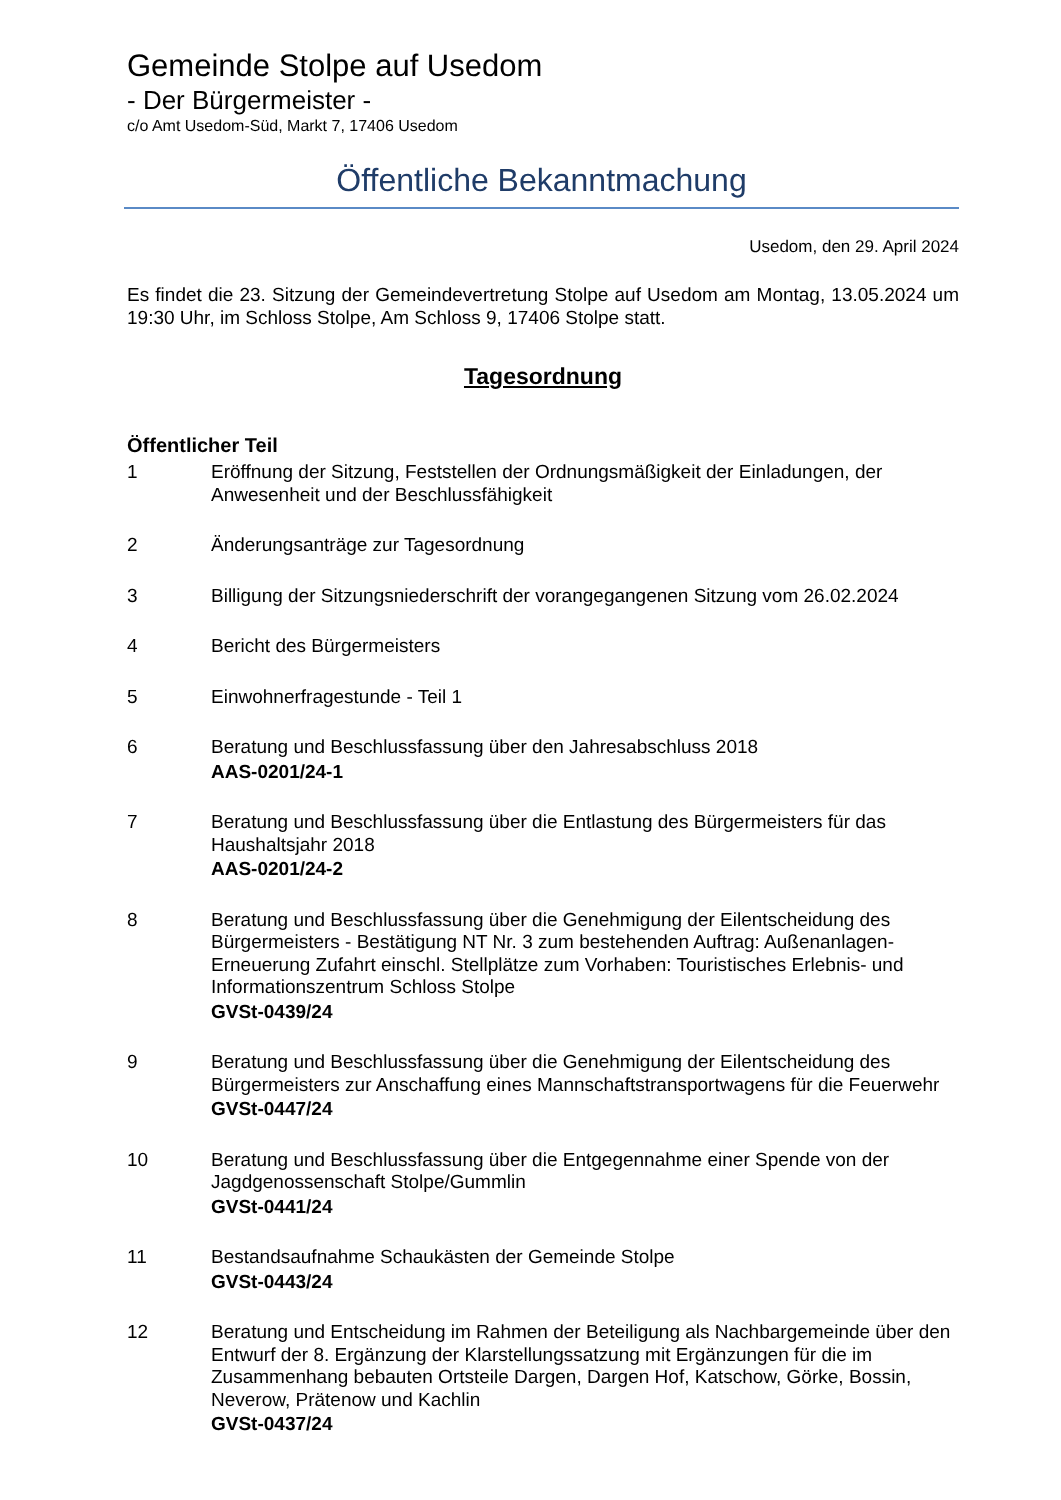Gemeinde Stolpe auf Usedom
- Der Bürgermeister -
c/o Amt Usedom-Süd, Markt 7, 17406 Usedom
Öffentliche Bekanntmachung
Usedom, den 29. April 2024
Es findet die 23. Sitzung der Gemeindevertretung Stolpe auf Usedom am Montag, 13.05.2024 um 19:30 Uhr, im Schloss Stolpe, Am Schloss 9, 17406 Stolpe statt.
Tagesordnung
Öffentlicher Teil
1 Eröffnung der Sitzung, Feststellen der Ordnungsmäßigkeit der Einladungen, der Anwesenheit und der Beschlussfähigkeit
2 Änderungsanträge zur Tagesordnung
3 Billigung der Sitzungsniederschrift der vorangegangenen Sitzung vom 26.02.2024
4 Bericht des Bürgermeisters
5 Einwohnerfragestunde - Teil 1
6 Beratung und Beschlussfassung über den Jahresabschluss 2018
AAS-0201/24-1
7 Beratung und Beschlussfassung über die Entlastung des Bürgermeisters für das Haushaltsjahr 2018
AAS-0201/24-2
8 Beratung und Beschlussfassung über die Genehmigung der Eilentscheidung des Bürgermeisters - Bestätigung NT Nr. 3 zum bestehenden Auftrag: Außenanlagen-Erneuerung Zufahrt einschl. Stellplätze zum Vorhaben: Touristisches Erlebnis- und Informationszentrum Schloss Stolpe
GVSt-0439/24
9 Beratung und Beschlussfassung über die Genehmigung der Eilentscheidung des Bürgermeisters zur Anschaffung eines Mannschaftstransportwagens für die Feuerwehr
GVSt-0447/24
10 Beratung und Beschlussfassung über die Entgegennahme einer Spende von der Jagdgenossenschaft Stolpe/Gummlin
GVSt-0441/24
11 Bestandsaufnahme Schaukästen der Gemeinde Stolpe
GVSt-0443/24
12 Beratung und Entscheidung im Rahmen der Beteiligung als Nachbargemeinde über den Entwurf der 8. Ergänzung der Klarstellungssatzung mit Ergänzungen für die im Zusammenhang bebauten Ortsteile Dargen, Dargen Hof, Katschow, Görke, Bossin, Neverow, Prätenow und Kachlin
GVSt-0437/24